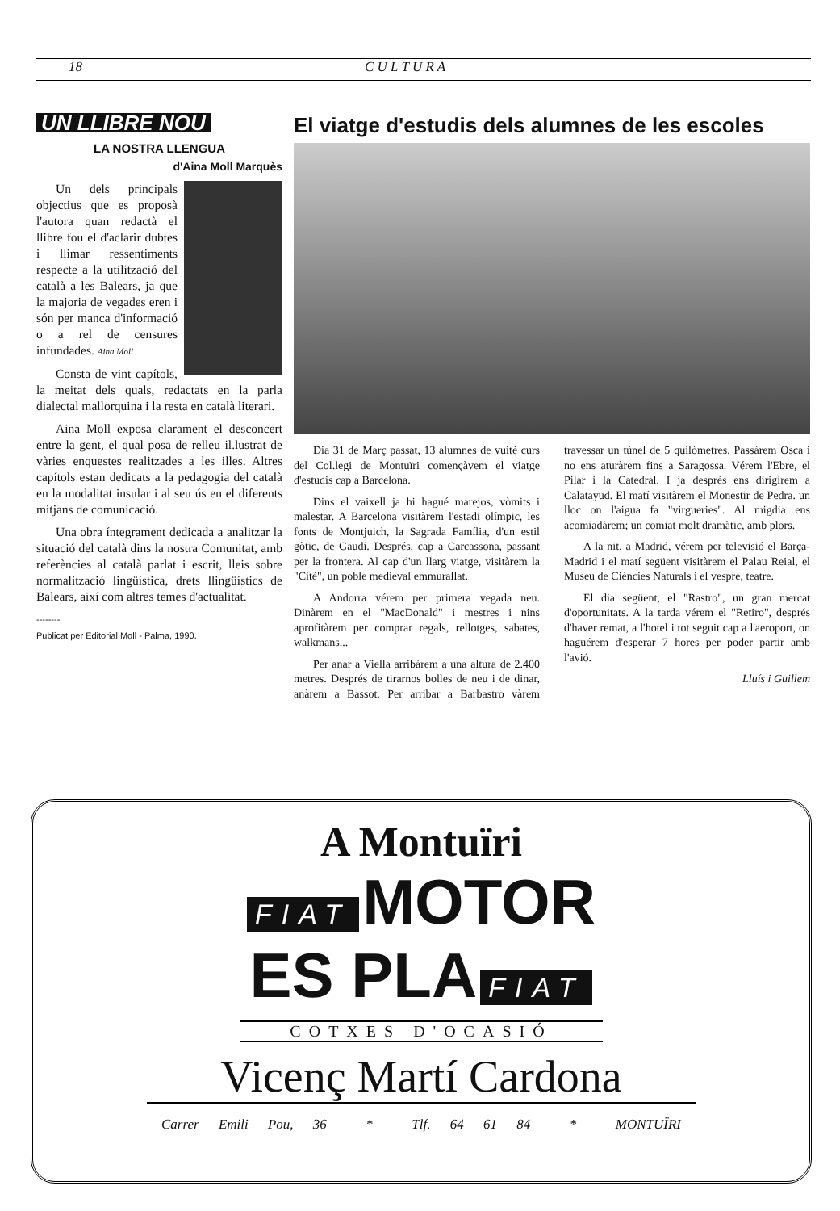18 C U L T U R A
UN LLIBRE NOU
LA NOSTRA LLENGUA
d'Aina Moll Marquès
Un dels principals objectius que es proposà l'autora quan redactà el llibre fou el d'aclarir dubtes i llimar ressentiments respecte a la utilització del català a les Balears, ja que la majoria de vegades eren i són per manca d'informació o a rel de censures infundades. Aina Moll
Consta de vint capítols, la meitat dels quals, redactats en la parla dialectal mallorquina i la resta en català literari.
Aina Moll exposa clarament el desconcert entre la gent, el qual posa de relleu il.lustrat de vàries enquestes realitzades a les illes. Altres capítols estan dedicats a la pedagogia del català en la modalitat insular i al seu ús en el diferents mitjans de comunicació.
Una obra íntegrament dedicada a analitzar la situació del català dins la nostra Comunitat, amb referències al català parlat i escrit, lleis sobre normalització lingüística, drets llingüístics de Balears, així com altres temes d'actualitat.
--------
Publicat per Editorial Moll - Palma, 1990.
El viatge d'estudis dels alumnes de les escoles
Dia 31 de Març passat, 13 alumnes de vuitè curs del Col.legi de Montuïri començàvem el viatge d'estudis cap a Barcelona.
Dins el vaixell ja hi hagué marejos, vòmits i malestar. A Barcelona visitàrem l'estadi olímpic, les fonts de Montjuich, la Sagrada Família, d'un estil gòtic, de Gaudí. Després, cap a Carcassona, passant per la frontera. Al cap d'un llarg viatge, visitàrem la "Cité", un poble medieval emmurallat.
A Andorra vérem per primera vegada neu. Dinàrem en el "MacDonald" i mestres i nins aprofitàrem per comprar regals, rellotges, sabates, walkmans...
Per anar a Viella arribàrem a una altura de 2.400 metres. Després de tirarnos bolles de neu i de dinar, anàrem a Bassot. Per arribar a Barbastro vàrem travessar un túnel de 5 quilòmetres. Passàrem Osca i no ens aturàrem fins a Saragossa. Vérem l'Ebre, el Pilar i la Catedral. I ja després ens dirigírem a Calatayud. El matí visitàrem el Monestir de Pedra. un lloc on l'aigua fa "virgueries". Al migdia ens acomiadàrem; un comiat molt dramàtic, amb plors.
A la nit, a Madrid, vérem per televisió el Barça-Madrid i el matí següent visitàrem el Palau Reial, el Museu de Ciències Naturals i el vespre, teatre.
El dia següent, el "Rastro", un gran mercat d'oportunitats. A la tarda vérem el "Retiro", després d'haver remat, a l'hotel i tot seguit cap a l'aeroport, on haguérem d'esperar 7 hores per poder partir amb l'avió.
Lluís i Guillem
A Montuïri
FIAT MOTOR
ES PLA FIAT
COTXES D'OCASIÓ
Vicenç Martí Cardona
Carrer Emili Pou, 36 * Tlf. 64 61 84 * MONTUÏRI